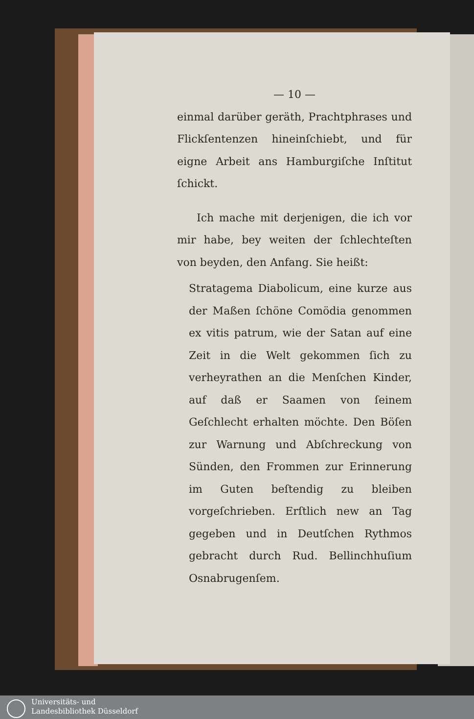— 10 —
einmal darüber geräth, Prachtphrases und Flickſentenzen hineinſchiebt, und für eigne Arbeit ans Hamburgiſche Inſtitut ſchickt.
Ich mache mit derjenigen, die ich vor mir habe, bey weiten der ſchlechteſten von beyden, den Anfang. Sie heißt:
Stratagema Diabolicum, eine kurze aus der Maßen ſchöne Comödia genommen ex vitis patrum, wie der Satan auf eine Zeit in die Welt gekommen ſich zu verheyrathen an die Menſchen Kinder, auf daß er Saamen von ſeinem Geſchlecht erhalten möchte. Den Böſen zur Warnung und Abſchreckung von Sünden, den Frommen zur Erinnerung im Guten beſtendig zu bleiben vorgeſchrieben. Erſtlich new an Tag gegeben und in Deutſchen Rythmos gebracht durch Rud. Bellinchhuſium Osnabrugenſem.
Universitäts- und
Landesbibliothek Düsseldorf